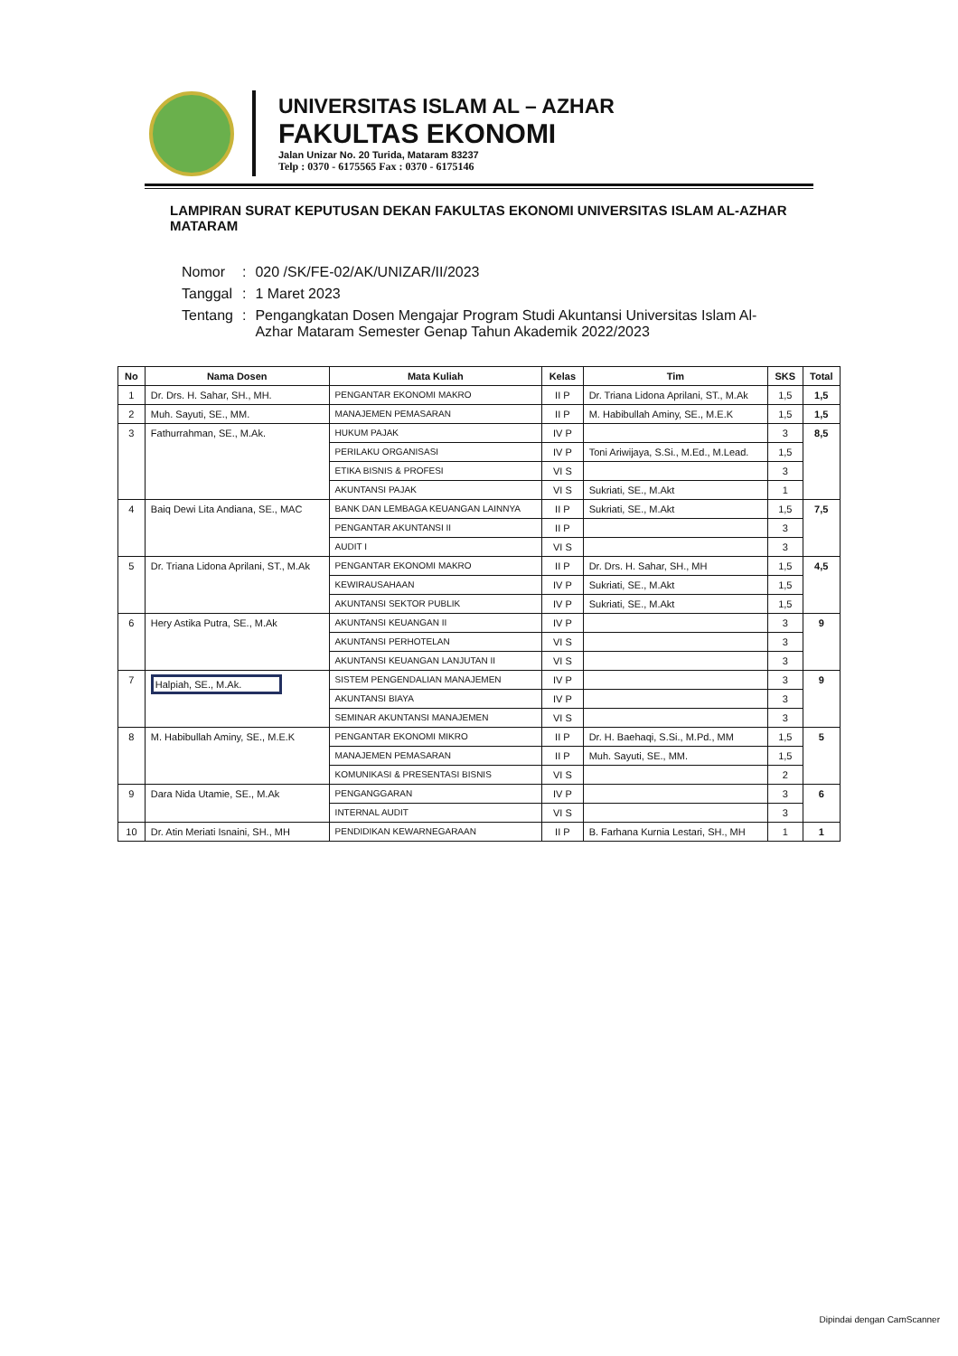UNIVERSITAS ISLAM AL – AZHAR
FAKULTAS EKONOMI
Jalan Unizar No. 20 Turida, Mataram 83237
Telp : 0370 - 6175565 Fax : 0370 - 6175146
LAMPIRAN SURAT KEPUTUSAN DEKAN FAKULTAS EKONOMI UNIVERSITAS ISLAM AL-AZHAR MATARAM
| Nomor | : | 020 /SK/FE-02/AK/UNIZAR/II/2023 |
| Tanggal | : | 1 Maret 2023 |
| Tentang | : | Pengangkatan Dosen Mengajar Program Studi Akuntansi Universitas Islam Al-Azhar Mataram Semester Genap Tahun Akademik 2022/2023 |
| No | Nama Dosen | Mata Kuliah | Kelas | Tim | SKS | Total |
| --- | --- | --- | --- | --- | --- | --- |
| 1 | Dr. Drs. H. Sahar, SH., MH. | PENGANTAR EKONOMI MAKRO | II P | Dr. Triana Lidona Aprilani, ST., M.Ak | 1,5 | 1,5 |
| 2 | Muh. Sayuti, SE., MM. | MANAJEMEN PEMASARAN | II P | M. Habibullah Aminy, SE., M.E.K | 1,5 | 1,5 |
| 3 | Fathurrahman, SE., M.Ak. | HUKUM PAJAK | IV P | | 3 | 8,5 |
| | | PERILAKU ORGANISASI | IV P | Toni Ariwijaya, S.Si., M.Ed., M.Lead. | 1,5 | |
| | | ETIKA BISNIS & PROFESI | VI S | | 3 | |
| | | AKUNTANSI PAJAK | VI S | Sukriati, SE., M.Akt | 1 | |
| 4 | Baiq Dewi Lita Andiana, SE., MAC | BANK DAN LEMBAGA KEUANGAN LAINNYA | II P | Sukriati, SE., M.Akt | 1,5 | 7,5 |
| | | PENGANTAR AKUNTANSI II | II P | | 3 | |
| | | AUDIT I | VI S | | 3 | |
| 5 | Dr. Triana Lidona Aprilani, ST., M.Ak | PENGANTAR EKONOMI MAKRO | II P | Dr. Drs. H. Sahar, SH., MH | 1,5 | 4,5 |
| | | KEWIRAUSAHAAN | IV P | Sukriati, SE., M.Akt | 1,5 | |
| | | AKUNTANSI SEKTOR PUBLIK | IV P | Sukriati, SE., M.Akt | 1,5 | |
| 6 | Hery Astika Putra, SE., M.Ak | AKUNTANSI KEUANGAN II | IV P | | 3 | 9 |
| | | AKUNTANSI PERHOTELAN | VI S | | 3 | |
| | | AKUNTANSI KEUANGAN LANJUTAN II | VI S | | 3 | |
| 7 | Halpiah, SE., M.Ak. | SISTEM PENGENDALIAN MANAJEMEN | IV P | | 3 | 9 |
| | | AKUNTANSI BIAYA | IV P | | 3 | |
| | | SEMINAR AKUNTANSI MANAJEMEN | VI S | | 3 | |
| 8 | M. Habibullah Aminy, SE., M.E.K | PENGANTAR EKONOMI MIKRO | II P | Dr. H. Baehaqi, S.Si., M.Pd., MM | 1,5 | 5 |
| | | MANAJEMEN PEMASARAN | II P | Muh. Sayuti, SE., MM. | 1,5 | |
| | | KOMUNIKASI & PRESENTASI BISNIS | VI S | | 2 | |
| 9 | Dara Nida Utamie, SE., M.Ak | PENGANGGARAN | IV P | | 3 | 6 |
| | | INTERNAL AUDIT | VI S | | 3 | |
| 10 | Dr. Atin Meriati Isnaini, SH., MH | PENDIDIKAN KEWARNEGARAAN | II P | B. Farhana Kurnia Lestari, SH., MH | 1 | 1 |
Dipindai dengan CamScanner